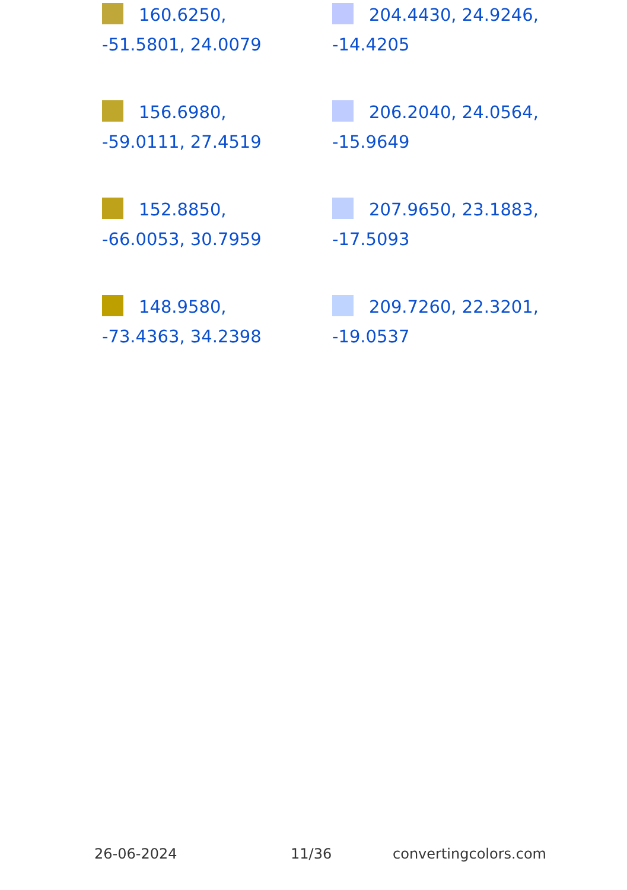160.6250,
-51.5801, 24.0079
204.4430, 24.9246,
-14.4205
156.6980,
-59.0111, 27.4519
206.2040, 24.0564,
-15.9649
152.8850,
-66.0053, 30.7959
207.9650, 23.1883,
-17.5093
148.9580,
-73.4363, 34.2398
209.7260, 22.3201,
-19.0537
26-06-2024 11/36 convertingcolors.com